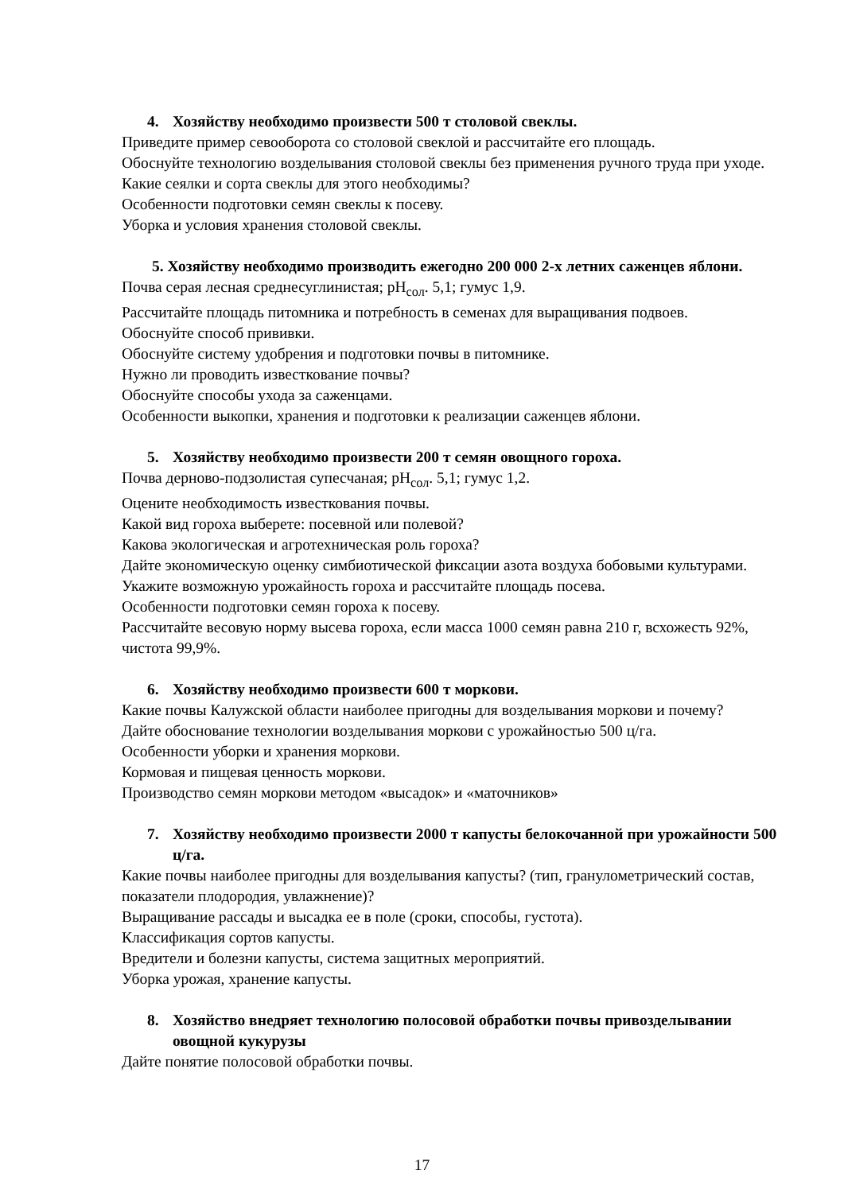4. Хозяйству необходимо произвести 500 т столовой свеклы.
Приведите пример севооборота со столовой свеклой и рассчитайте его площадь.
Обоснуйте технологию возделывания столовой свеклы без применения ручного труда при уходе.
Какие сеялки и сорта свеклы для этого необходимы?
Особенности подготовки семян свеклы к посеву.
Уборка и условия хранения столовой свеклы.
5. Хозяйству необходимо производить ежегодно 200 000 2-х летних саженцев яблони.
Почва серая лесная среднесуглинистая; pH<sub>сол</sub>. 5,1; гумус 1,9.
Рассчитайте площадь питомника и потребность в семенах для выращивания подвоев.
Обоснуйте способ прививки.
Обоснуйте систему удобрения и подготовки почвы в питомнике.
Нужно ли проводить известкование почвы?
Обоснуйте способы ухода за саженцами.
Особенности выкопки, хранения и подготовки к реализации саженцев яблони.
5. Хозяйству необходимо произвести 200 т семян овощного гороха.
Почва дерново-подзолистая супесчаная; pH<sub>сол</sub>. 5,1; гумус 1,2.
Оцените необходимость известкования почвы.
Какой вид гороха выберете: посевной или полевой?
Какова экологическая и агротехническая роль гороха?
Дайте экономическую оценку симбиотической фиксации азота воздуха бобовыми культурами.
Укажите возможную урожайность гороха и рассчитайте площадь посева.
Особенности подготовки семян гороха к посеву.
Рассчитайте весовую норму высева гороха, если масса 1000 семян равна 210 г, всхожесть 92%, чистота 99,9%.
6. Хозяйству необходимо произвести 600 т моркови.
Какие почвы Калужской области наиболее пригодны для возделывания моркови и почему?
Дайте обоснование технологии возделывания моркови с урожайностью 500 ц/га.
Особенности уборки и хранения моркови.
Кормовая и пищевая ценность моркови.
Производство семян моркови методом «высадок» и «маточников»
7. Хозяйству необходимо произвести 2000 т капусты белокочанной при урожайности 500 ц/га.
Какие почвы наиболее пригодны для возделывания капусты? (тип, гранулометрический состав, показатели плодородия, увлажнение)?
Выращивание рассады и высадка ее в поле (сроки, способы, густота).
Классификация сортов капусты.
Вредители и болезни капусты, система защитных мероприятий.
Уборка урожая, хранение капусты.
8. Хозяйство внедряет технологию полосовой обработки почвы привозделывании овощной кукурузы
Дайте понятие полосовой обработки почвы.
17